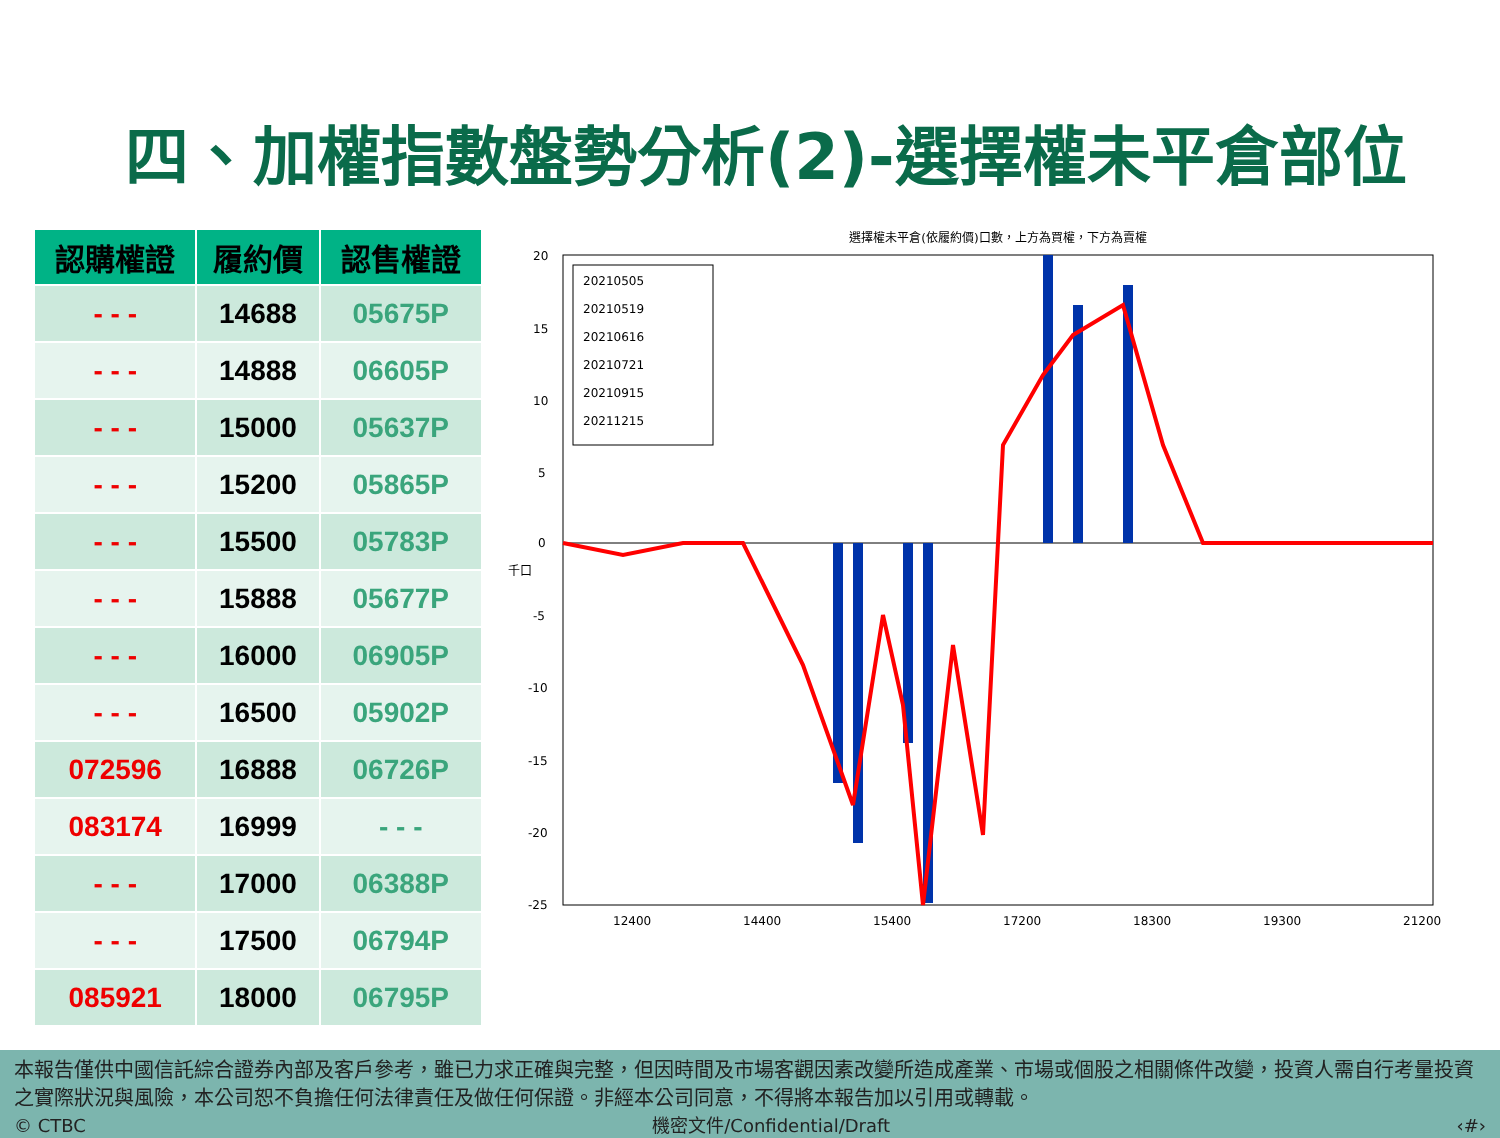四、加權指數盤勢分析(2)-選擇權未平倉部位
| 認購權證 | 履約價 | 認售權證 |
| --- | --- | --- |
| - - - | 14688 | 05675P |
| - - - | 14888 | 06605P |
| - - - | 15000 | 05637P |
| - - - | 15200 | 05865P |
| - - - | 15500 | 05783P |
| - - - | 15888 | 05677P |
| - - - | 16000 | 06905P |
| - - - | 16500 | 05902P |
| 072596 | 16888 | 06726P |
| 083174 | 16999 | - - - |
| - - - | 17000 | 06388P |
| - - - | 17500 | 06794P |
| 085921 | 18000 | 06795P |
選擇權未平倉(依履約價)口數，上方為買權，下方為賣權
20
15
10
5
0
-5
-10
-15
-20
-25
千口
12400
14400
15400
17200
18300
19300
21200
20210505
20210519
20210616
20210721
20210915
20211215
本報告僅供中國信託綜合證券內部及客戶參考，雖已力求正確與完整，但因時間及市場客觀因素改變所造成產業、市場或個股之相關條件改變，投資人需自行考量投資之實際狀況與風險，本公司恕不負擔任何法律責任及做任何保證。非經本公司同意，不得將本報告加以引用或轉載。
© CTBC 機密文件/Confidential/Draft ‹#›